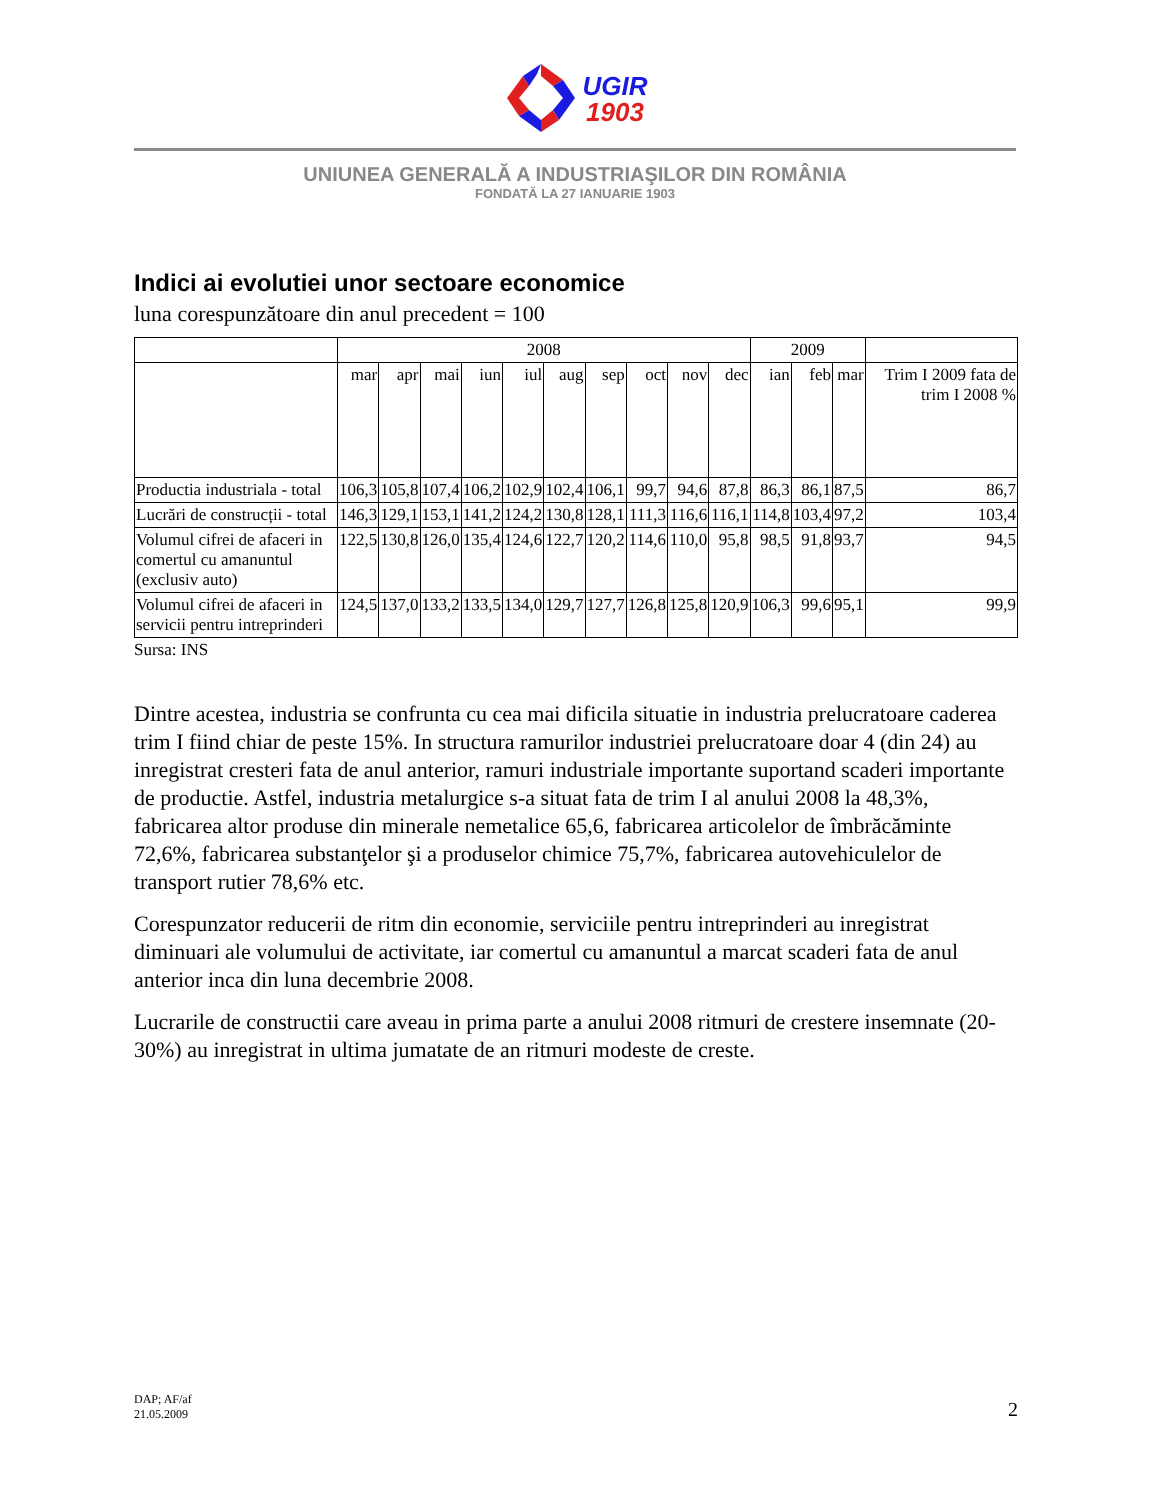UGIR
1903
UNIUNEA GENERALĂ A INDUSTRIAŞILOR DIN ROMÂNIA
FONDATĂ LA 27 IANUARIE 1903
Indici ai evolutiei unor sectoare economice
luna corespunzătoare din anul precedent = 100
| | 2008 | | | | | | | | | | 2009 | | | |
| --- | --- | --- | --- | --- | --- | --- | --- | --- | --- | --- | --- | --- | --- | --- |
| | mar | apr | mai | iun | iul | aug | sep | oct | nov | dec | ian | feb | mar | Trim I 2009 fata de trim I 2008 % |
| Productia industriala - total | 106,3 | 105,8 | 107,4 | 106,2 | 102,9 | 102,4 | 106,1 | 99,7 | 94,6 | 87,8 | 86,3 | 86,1 | 87,5 | 86,7 |
| Lucrări de construcții - total | 146,3 | 129,1 | 153,1 | 141,2 | 124,2 | 130,8 | 128,1 | 111,3 | 116,6 | 116,1 | 114,8 | 103,4 | 97,2 | 103,4 |
| Volumul cifrei de afaceri in comertul cu amanuntul (exclusiv auto) | 122,5 | 130,8 | 126,0 | 135,4 | 124,6 | 122,7 | 120,2 | 114,6 | 110,0 | 95,8 | 98,5 | 91,8 | 93,7 | 94,5 |
| Volumul cifrei de afaceri in servicii pentru intreprinderi | 124,5 | 137,0 | 133,2 | 133,5 | 134,0 | 129,7 | 127,7 | 126,8 | 125,8 | 120,9 | 106,3 | 99,6 | 95,1 | 99,9 |
Sursa: INS
Dintre acestea, industria se confrunta cu cea mai dificila situatie in industria prelucratoare caderea trim I fiind chiar de peste 15%. In structura ramurilor industriei prelucratoare doar 4 (din 24) au inregistrat cresteri fata de anul anterior, ramuri industriale importante suportand scaderi importante de productie. Astfel, industria metalurgice s-a situat fata de trim I al anului 2008 la 48,3%, fabricarea altor produse din minerale nemetalice 65,6, fabricarea articolelor de îmbrăcăminte 72,6%, fabricarea substanţelor şi a produselor chimice 75,7%, fabricarea autovehiculelor de transport rutier 78,6% etc.
Corespunzator reducerii de ritm din economie, serviciile pentru intreprinderi au inregistrat diminuari ale volumului de activitate, iar comertul cu amanuntul a marcat scaderi fata de anul anterior inca din luna decembrie 2008.
Lucrarile de constructii care aveau in prima parte a anului 2008 ritmuri de crestere insemnate (20-30%) au inregistrat in ultima jumatate de an ritmuri modeste de creste.
DAP; AF/af
21.05.2009
2